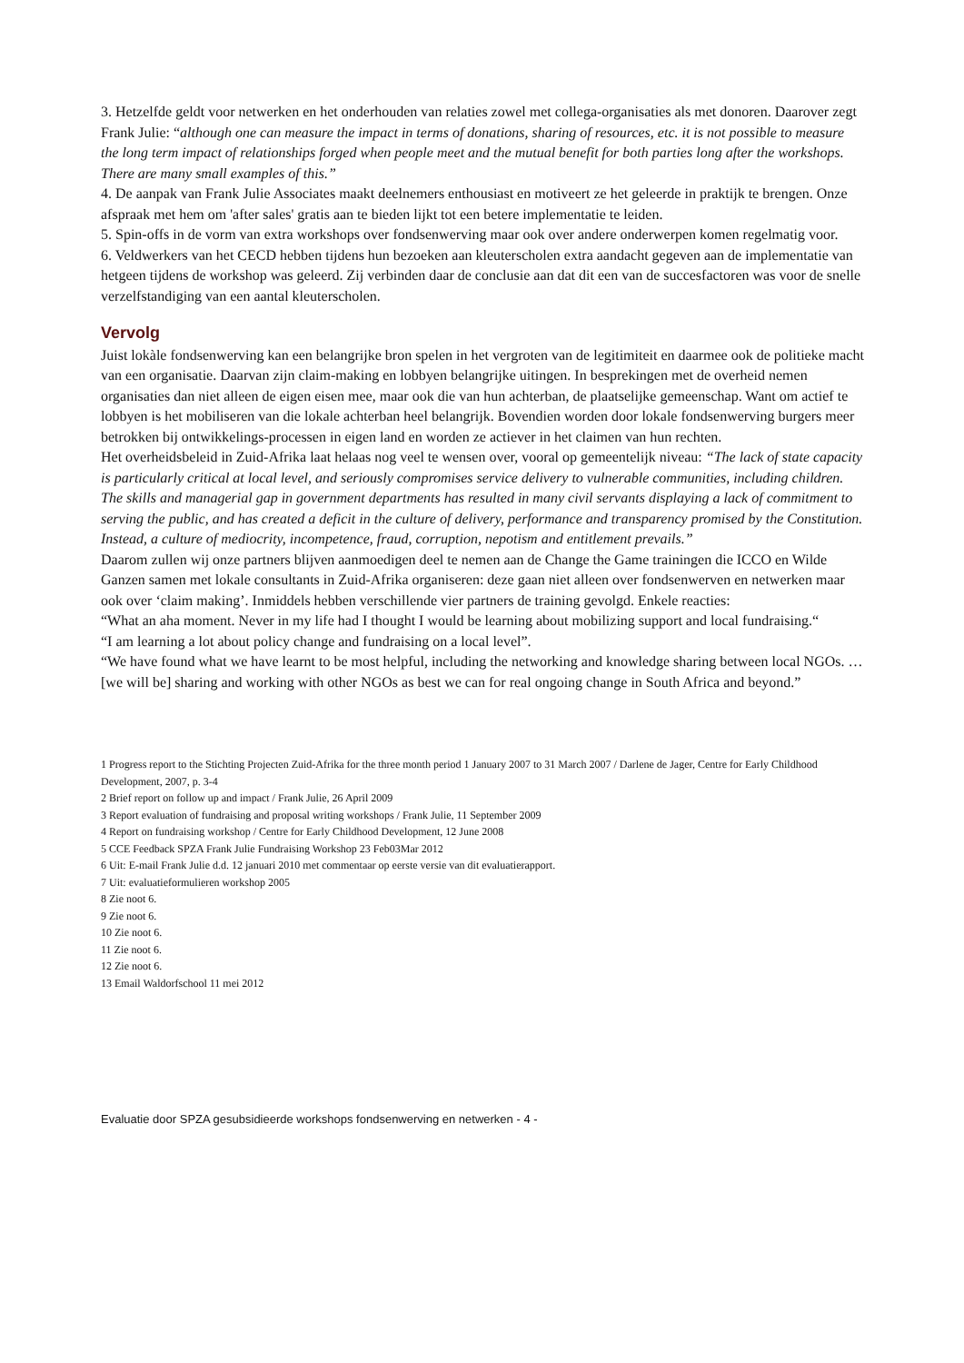3. Hetzelfde geldt voor netwerken en het onderhouden van relaties zowel met collega-organisaties als met donoren. Daarover zegt Frank Julie: “although one can measure the impact in terms of donations, sharing of resources, etc. it is not possible to measure the long term impact of relationships forged when people meet and the mutual benefit for both parties long after the workshops. There are many small examples of this.”
4. De aanpak van Frank Julie Associates maakt deelnemers enthousiast en motiveert ze het geleerde in praktijk te brengen. Onze afspraak met hem om 'after sales' gratis aan te bieden lijkt tot een betere implementatie te leiden.
5. Spin-offs in de vorm van extra workshops over fondsenwerving maar ook over andere onderwerpen komen regelmatig voor.
6. Veldwerkers van het CECD hebben tijdens hun bezoeken aan kleuterscholen extra aandacht gegeven aan de implementatie van hetgeen tijdens de workshop was geleerd. Zij verbinden daar de conclusie aan dat dit een van de succesfactoren was voor de snelle verzelfstandiging van een aantal kleuterscholen.
Vervolg
Juist lokàle fondsenwerving kan een belangrijke bron spelen in het vergroten van de legitimiteit en daarmee ook de politieke macht van een organisatie. Daarvan zijn claim-making en lobbyen belangrijke uitingen. In besprekingen met de overheid nemen organisaties dan niet alleen de eigen eisen mee, maar ook die van hun achterban, de plaatselijke gemeenschap. Want om actief te lobbyen is het mobiliseren van die lokale achterban heel belangrijk. Bovendien worden door lokale fondsenwerving burgers meer betrokken bij ontwikkelings-processen in eigen land en worden ze actiever in het claimen van hun rechten.
Het overheidsbeleid in Zuid-Afrika laat helaas nog veel te wensen over, vooral op gemeentelijk niveau: “The lack of state capacity is particularly critical at local level, and seriously compromises service delivery to vulnerable communities, including children. The skills and managerial gap in government departments has resulted in many civil servants displaying a lack of commitment to serving the public, and has created a deficit in the culture of delivery, performance and transparency promised by the Constitution. Instead, a culture of mediocrity, incompetence, fraud, corruption, nepotism and entitlement prevails.”
Daarom zullen wij onze partners blijven aanmoedigen deel te nemen aan de Change the Game trainingen die ICCO en Wilde Ganzen samen met lokale consultants in Zuid-Afrika organiseren: deze gaan niet alleen over fondsenwerven en netwerken maar ook over ‘claim making’. Inmiddels hebben verschillende vier partners de training gevolgd. Enkele reacties:
“What an aha moment. Never in my life had I thought I would be learning about mobilizing support and local fundraising.“
“I am learning a lot about policy change and fundraising on a local level”.
“We have found what we have learnt to be most helpful, including the networking and knowledge sharing between local NGOs. … [we will be] sharing and working with other NGOs as best we can for real ongoing change in South Africa and beyond.”
1 Progress report to the Stichting Projecten Zuid-Afrika for the three month period 1 January 2007 to 31 March 2007 / Darlene de Jager, Centre for Early Childhood Development, 2007, p. 3-4
2 Brief report on follow up and impact / Frank Julie, 26 April 2009
3 Report evaluation of fundraising and proposal writing workshops / Frank Julie, 11 September 2009
4 Report on fundraising workshop / Centre for Early Childhood Development, 12 June 2008
5 CCE Feedback SPZA Frank Julie Fundraising Workshop 23 Feb03Mar 2012
6 Uit: E-mail Frank Julie d.d. 12 januari 2010 met commentaar op eerste versie van dit evaluatierapport.
7 Uit: evaluatieformulieren workshop 2005
8 Zie noot 6.
9 Zie noot 6.
10 Zie noot 6.
11 Zie noot 6.
12 Zie noot 6.
13 Email Waldorfschool 11 mei 2012
Evaluatie door SPZA gesubsidieerde workshops fondsenwerving en netwerken - 4 -